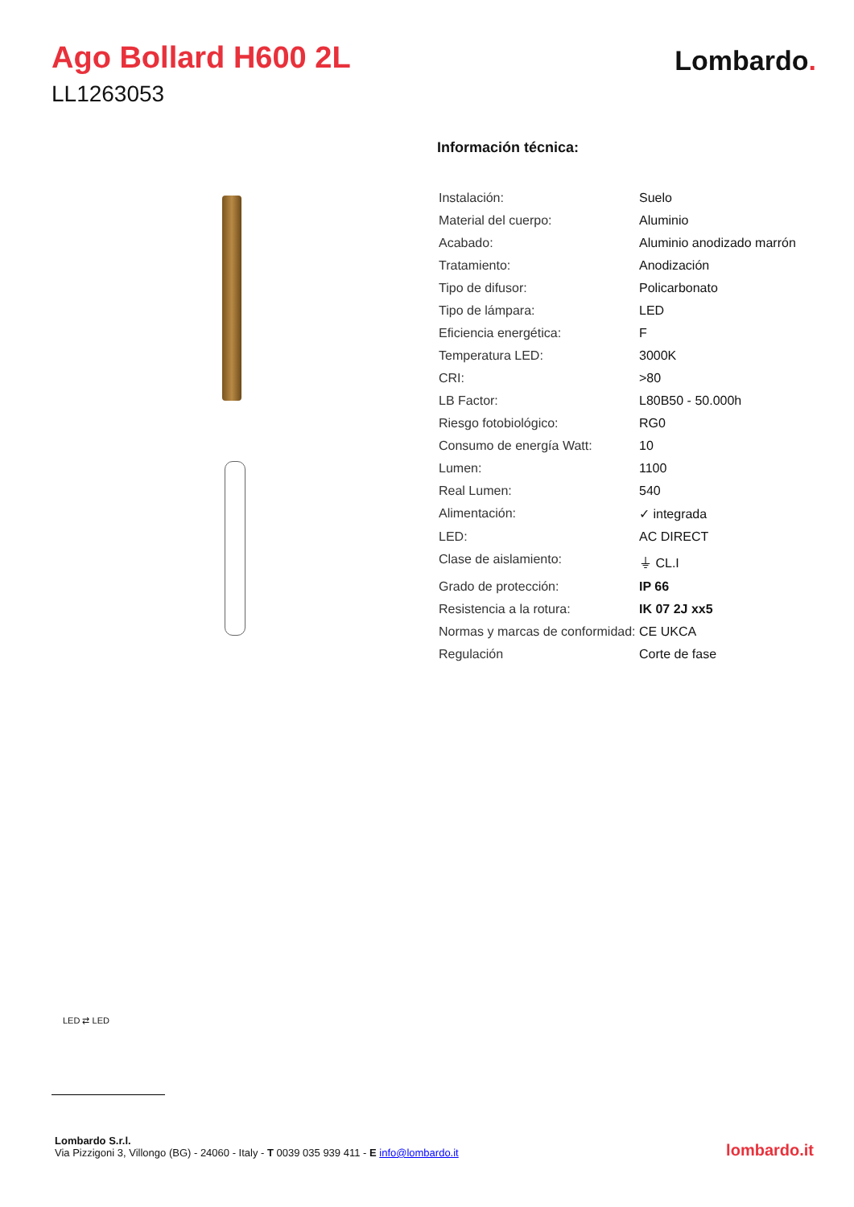Ago Bollard H600 2L
LL1263053
Lombardo.
Información técnica:
| Instalación: | Suelo |
| Material del cuerpo: | Aluminio |
| Acabado: | Aluminio anodizado marrón |
| Tratamiento: | Anodización |
| Tipo de difusor: | Policarbonato |
| Tipo de lámpara: | LED |
| Eficiencia energética: | F |
| Temperatura LED: | 3000K |
| CRI: | >80 |
| LB Factor: | L80B50 - 50.000h |
| Riesgo fotobiológico: | RG0 |
| Consumo de energía Watt: | 10 |
| Lumen: | 1100 |
| Real Lumen: | 540 |
| Alimentación: | ✓ integrada |
| LED: | AC DIRECT |
| Clase de aislamiento: | ⏚ CL.I |
| Grado de protección: | IP 66 |
| Resistencia a la rotura: | IK 07 2J xx5 |
| Normas y marcas de conformidad: | CE UKCA |
| Regulación | Corte de fase |
LED ⇄ LED
Lombardo S.r.l.
Via Pizzigoni 3, Villongo (BG) - 24060 - Italy - T 0039 035 939 411 - E info@lombardo.it
lombardo.it